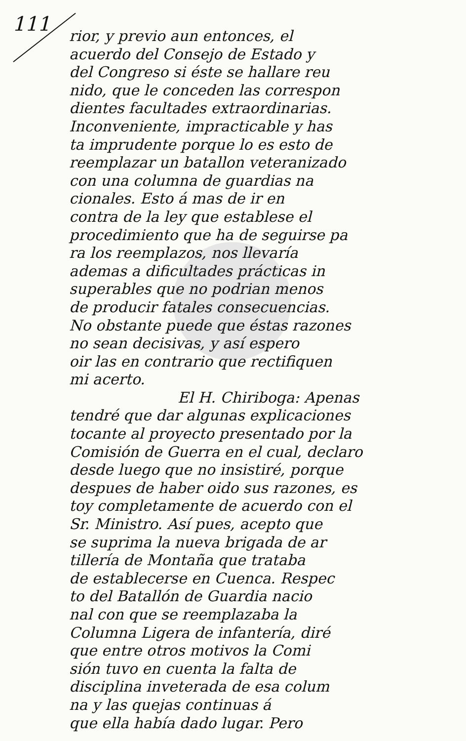111
rior, y previo aun entonces, el
acuerdo del Consejo de Estado y
del Congreso si éste se hallare reu
nido, que le conceden las correspon
dientes facultades extraordinarias.
Inconveniente, impracticable y has
ta imprudente porque lo es esto de
reemplazar un batallon veteranizado
con una columna de guardias na
cionales. Esto á mas de ir en
contra de la ley que establese el
procedimiento que ha de seguirse pa
ra los reemplazos, nos llevaría
ademas a dificultades prácticas in
superables que no podrian menos
de producir fatales consecuencias.
No obstante puede que éstas razones
no sean decisivas, y así espero
oir las en contrario que rectifiquen
mi acerto.
El H. Chiriboga: Apenas
tendré que dar algunas explicaciones
tocante al proyecto presentado por la
Comisión de Guerra en el cual, declaro
desde luego que no insistiré, porque
despues de haber oido sus razones, es
toy completamente de acuerdo con el
Sr. Ministro. Así pues, acepto que
se suprima la nueva brigada de ar
tillería de Montaña que trataba
de establecerse en Cuenca. Respec
to del Batallón de Guardia nacio
nal con que se reemplazaba la
Columna Ligera de infantería, diré
que entre otros motivos la Comi
sión tuvo en cuenta la falta de
disciplina inveterada de esa colum
na y las quejas continuas á
que ella había dado lugar. Pero